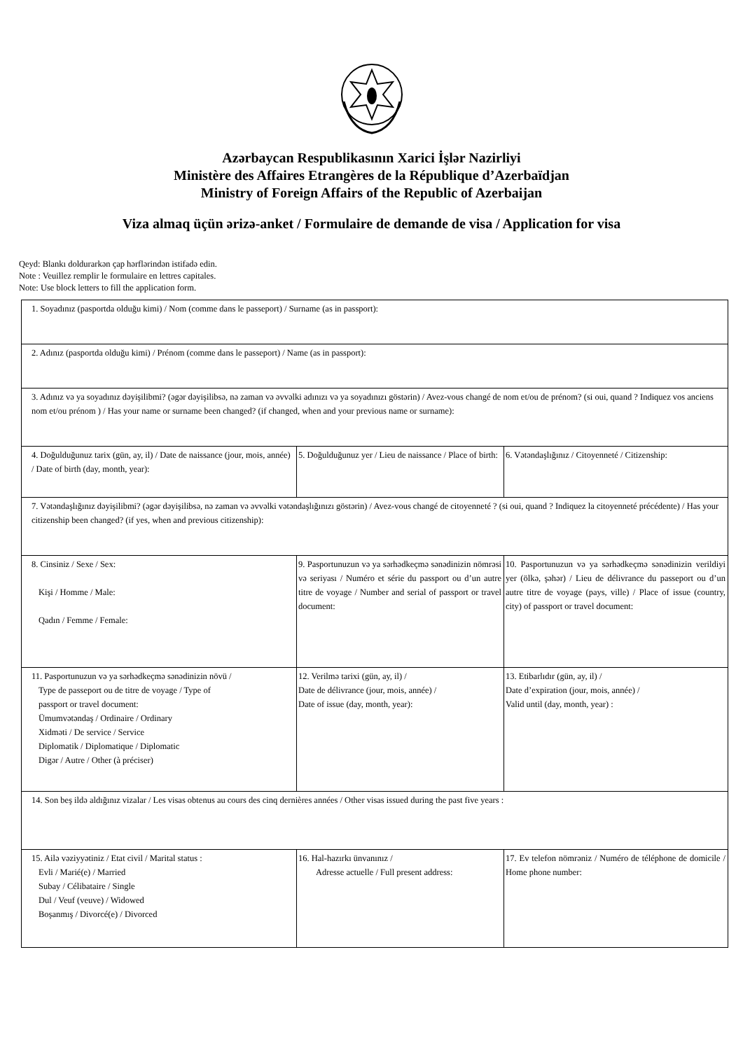Azərbaycan Respublikasının Xarici İşlər Nazirliyi
Ministère des Affaires Etrangères de la République d’Azerbaïdjan
Ministry of Foreign Affairs of the Republic of Azerbaijan
Viza almaq üçün ərizə-anket / Formulaire de demande de visa / Application for visa
Qeyd: Blankı doldurarkən çap hərflərindən istifadə edin.
Note : Veuillez remplir le formulaire en lettres capitales.
Note: Use block letters to fill the application form.
| 1. Soyadınız (pasportda olduğu kimi) / Nom (comme dans le passeport) / Surname (as in passport): | | |
| 2. Adınız (pasportda olduğu kimi) / Prénom (comme dans le passeport) / Name (as in passport): | | |
| 3. Adınız və ya soyadınız dəyişilibmi? (əgər dəyişilibsə, nə zaman və əvvəlki adınızı və ya soyadınızı göstərin) / Avez-vous changé de nom et/ou de prénom? (si oui, quand ? Indiquez vos anciens nom et/ou prénom ) / Has your name or surname been changed? (if changed, when and your previous name or surname): | | |
| 4. Doğulduğunuz tarix (gün, ay, il) / Date de naissance (jour, mois, année) / Date of birth (day, month, year): | 5. Doğulduğunuz yer / Lieu de naissance / Place of birth: | 6. Vətəndaşlığınız / Citoyenneté / Citizenship: |
| 7. Vətəndaşlığınız dəyişilibmi? (əgər dəyişilibsə, nə zaman və əvvəlki vətəndaşlığınızı göstərin) / Avez-vous changé de citoyenneté ? (si oui, quand ? Indiquez la citoyenneté précédente) / Has your citizenship been changed? (if yes, when and previous citizenship): | | |
| 8. Cinsiniz / Sexe / Sex: Kişi / Homme / Male: Qadın / Femme / Female: | 9. Pasportunuzun və ya sərhədkeçmə sənədinizin nömrəsi və seriyası / Numéro et série du passport ou d’un autre titre de voyage / Number and serial of passport or travel document: | 10. Pasportunuzun və ya sərhədkeçmə sənədinizin verildiyi yer (ölkə, şəhər) / Lieu de délivrance du passeport ou d’un autre titre de voyage (pays, ville) / Place of issue (country, city) of passport or travel document: |
| 11. Pasportunuzun və ya sərhədkeçmə sənədinizin növü / Type de passeport ou de titre de voyage / Type of passport or travel document: Ümumvətəndaş / Ordinaire / Ordinary Xidməti / De service / Service Diplomatik / Diplomatique / Diplomatic Digər / Autre / Other (à préciser) | 12. Verilmə tarixi (gün, ay, il) / Date de délivrance (jour, mois, année) / Date of issue (day, month, year): | 13. Etibarlıdır (gün, ay, il) / Date d’expiration (jour, mois, année) / Valid until (day, month, year) : |
| 14. Son beş ildə aldığınız vizalar / Les visas obtenus au cours des cinq dernières années / Other visas issued during the past five years : | | |
| 15. Ailə vəziyyətiniz / Etat civil / Marital status : Evli / Marié(e) / Married Subay / Célibataire / Single Dul / Veuf (veuve) / Widowed Boşanmış / Divorcé(e) / Divorced | 16. Hal-hazırkı ünvanınız / Adresse actuelle / Full present address: | 17. Ev telefon nömrəniz / Numéro de téléphone de domicile / Home phone number: |